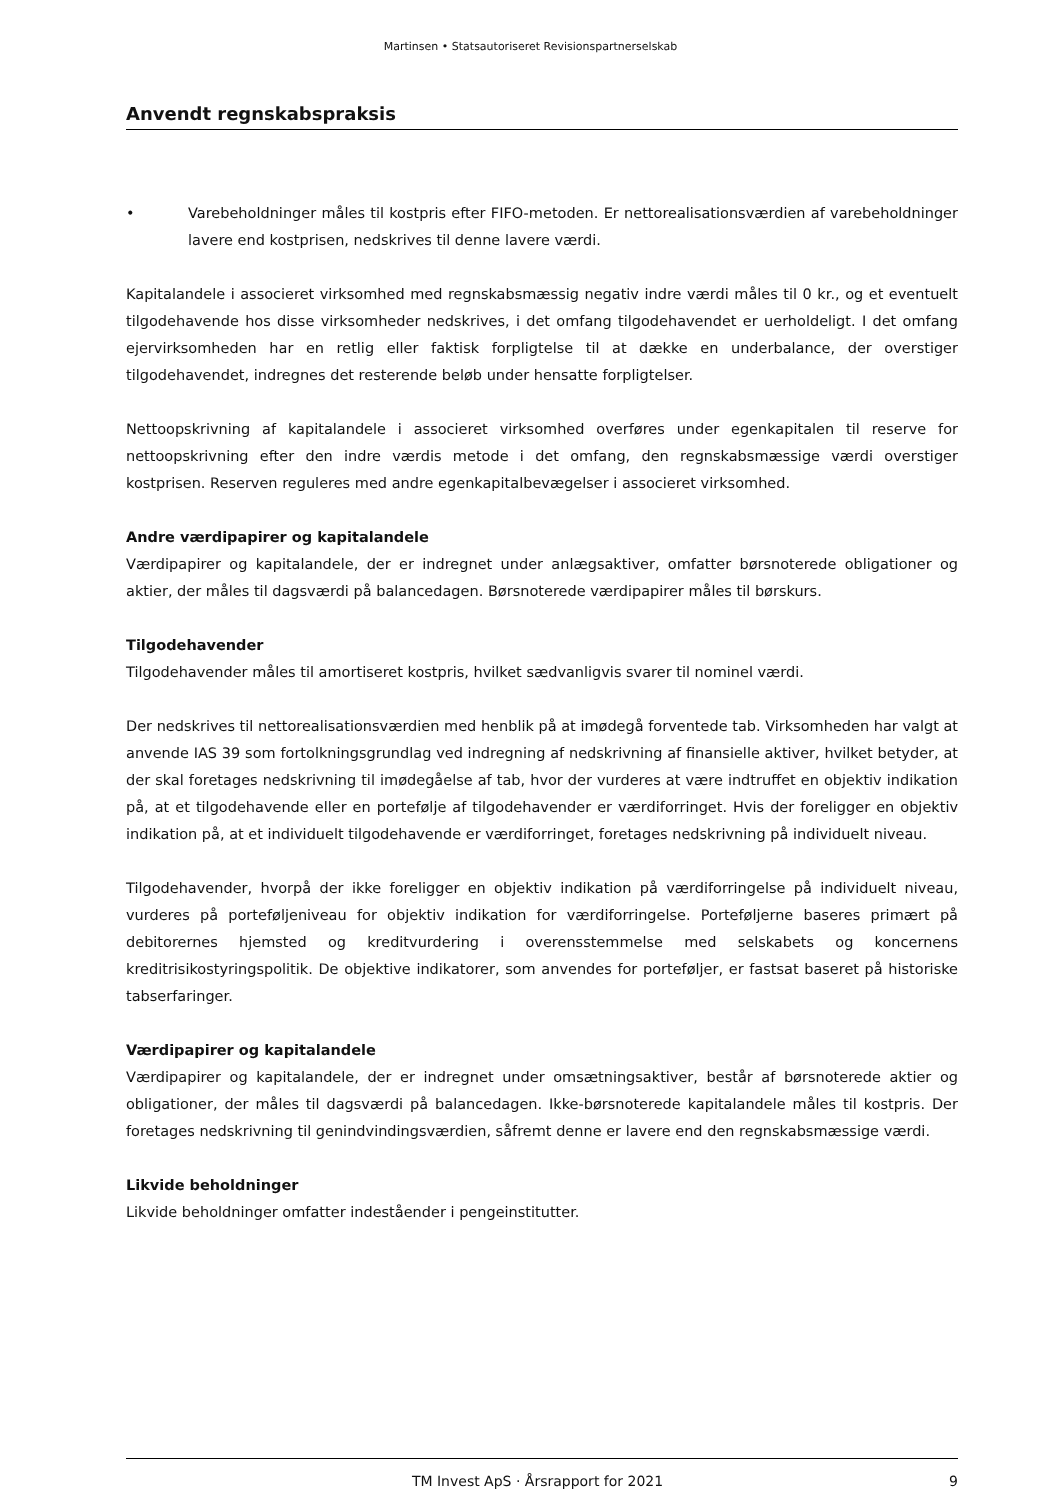Martinsen • Statsautoriseret Revisionspartnerselskab
Anvendt regnskabspraksis
• Varebeholdninger måles til kostpris efter FIFO-metoden. Er nettorealisationsværdien af varebeholdninger lavere end kostprisen, nedskrives til denne lavere værdi.
Kapitalandele i associeret virksomhed med regnskabsmæssig negativ indre værdi måles til 0 kr., og et eventuelt tilgodehavende hos disse virksomheder nedskrives, i det omfang tilgodehavendet er uerholdeligt. I det omfang ejervirksomheden har en retlig eller faktisk forpligtelse til at dække en underbalance, der overstiger tilgodehavendet, indregnes det resterende beløb under hensatte forpligtelser.
Nettoopskrivning af kapitalandele i associeret virksomhed overføres under egenkapitalen til reserve for nettoopskrivning efter den indre værdis metode i det omfang, den regnskabsmæssige værdi overstiger kostprisen. Reserven reguleres med andre egenkapitalbevægelser i associeret virksomhed.
Andre værdipapirer og kapitalandele
Værdipapirer og kapitalandele, der er indregnet under anlægsaktiver, omfatter børsnoterede obligationer og aktier, der måles til dagsværdi på balancedagen. Børsnoterede værdipapirer måles til børskurs.
Tilgodehavender
Tilgodehavender måles til amortiseret kostpris, hvilket sædvanligvis svarer til nominel værdi.
Der nedskrives til nettorealisationsværdien med henblik på at imødegå forventede tab. Virksomheden har valgt at anvende IAS 39 som fortolkningsgrundlag ved indregning af nedskrivning af finansielle aktiver, hvilket betyder, at der skal foretages nedskrivning til imødegåelse af tab, hvor der vurderes at være indtruffet en objektiv indikation på, at et tilgodehavende eller en portefølje af tilgodehavender er værdiforringet. Hvis der foreligger en objektiv indikation på, at et individuelt tilgodehavende er værdiforringet, foretages nedskrivning på individuelt niveau.
Tilgodehavender, hvorpå der ikke foreligger en objektiv indikation på værdiforringelse på individuelt niveau, vurderes på porteføljeniveau for objektiv indikation for værdiforringelse. Porteføljerne baseres primært på debitorernes hjemsted og kreditvurdering i overensstemmelse med selskabets og koncernens kreditrisikostyringspolitik. De objektive indikatorer, som anvendes for porteføljer, er fastsat baseret på historiske tabserfaringer.
Værdipapirer og kapitalandele
Værdipapirer og kapitalandele, der er indregnet under omsætningsaktiver, består af børsnoterede aktier og obligationer, der måles til dagsværdi på balancedagen. Ikke-børsnoterede kapitalandele måles til kostpris. Der foretages nedskrivning til genindvindingsværdien, såfremt denne er lavere end den regnskabsmæssige værdi.
Likvide beholdninger
Likvide beholdninger omfatter indeståender i pengeinstitutter.
TM Invest ApS · Årsrapport for 2021
9